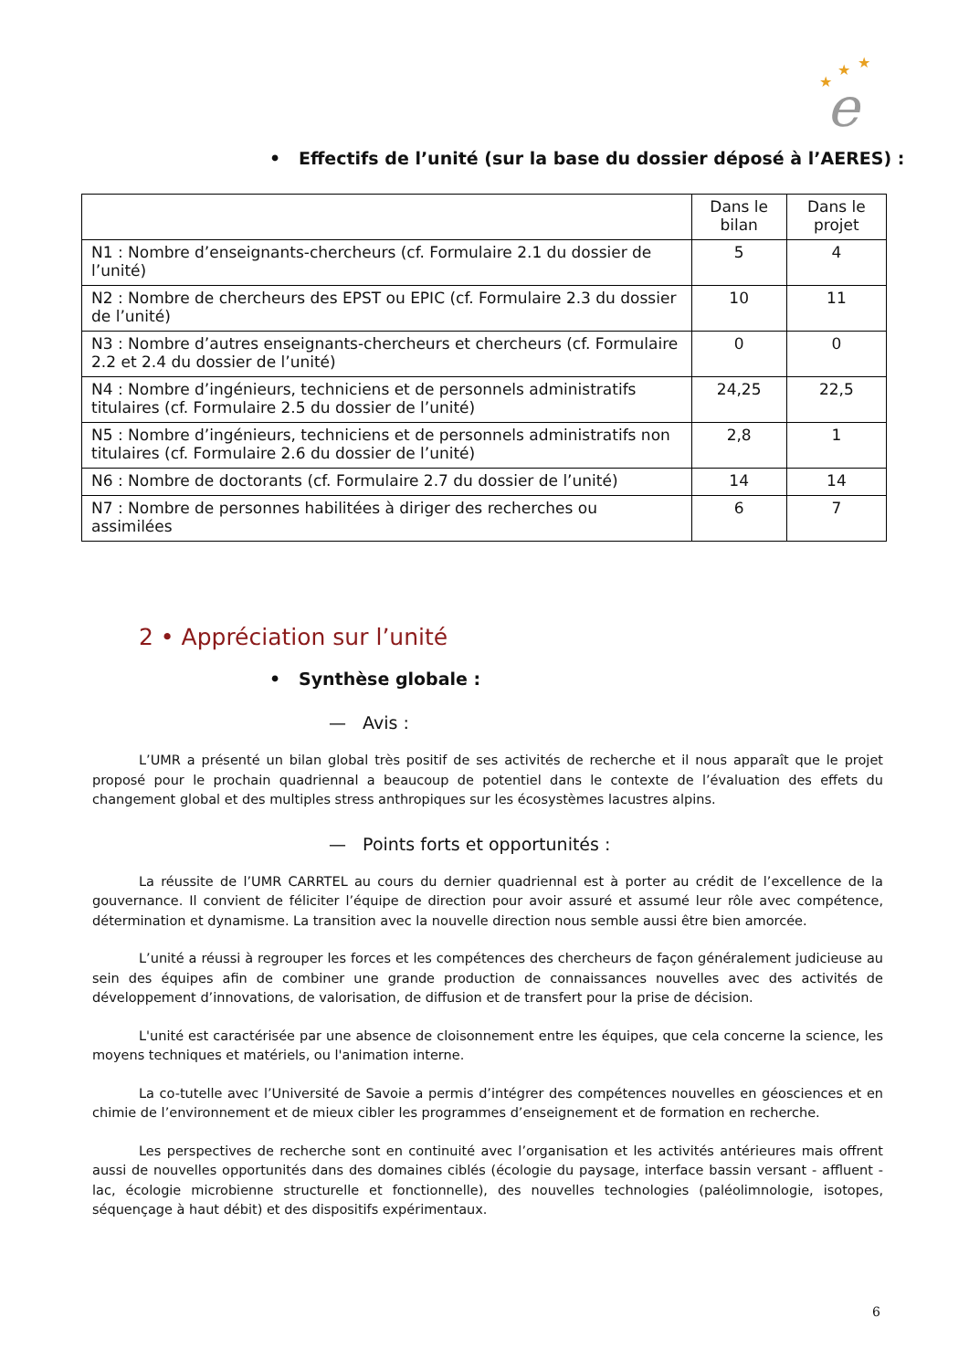★
★
★
e
• Effectifs de l’unité (sur la base du dossier déposé à l’AERES) :
| | Dans le bilan | Dans le projet |
| --- | --- | --- |
| N1 : Nombre d’enseignants-chercheurs (cf. Formulaire 2.1 du dossier de l’unité) | 5 | 4 |
| N2 : Nombre de chercheurs des EPST ou EPIC (cf. Formulaire 2.3 du dossier de l’unité) | 10 | 11 |
| N3 : Nombre d’autres enseignants-chercheurs et chercheurs (cf. Formulaire 2.2 et 2.4 du dossier de l’unité) | 0 | 0 |
| N4 : Nombre d’ingénieurs, techniciens et de personnels administratifs titulaires (cf. Formulaire 2.5 du dossier de l’unité) | 24,25 | 22,5 |
| N5 : Nombre d’ingénieurs, techniciens et de personnels administratifs non titulaires (cf. Formulaire 2.6 du dossier de l’unité) | 2,8 | 1 |
| N6 : Nombre de doctorants (cf. Formulaire 2.7 du dossier de l’unité) | 14 | 14 |
| N7 : Nombre de personnes habilitées à diriger des recherches ou assimilées | 6 | 7 |
2 • Appréciation sur l’unité
• Synthèse globale :
— Avis :
L’UMR a présenté un bilan global très positif de ses activités de recherche et il nous apparaît que le projet proposé pour le prochain quadriennal a beaucoup de potentiel dans le contexte de l’évaluation des effets du changement global et des multiples stress anthropiques sur les écosystèmes lacustres alpins.
— Points forts et opportunités :
La réussite de l’UMR CARRTEL au cours du dernier quadriennal est à porter au crédit de l’excellence de la gouvernance. Il convient de féliciter l’équipe de direction pour avoir assuré et assumé leur rôle avec compétence, détermination et dynamisme. La transition avec la nouvelle direction nous semble aussi être bien amorcée.
L’unité a réussi à regrouper les forces et les compétences des chercheurs de façon généralement judicieuse au sein des équipes afin de combiner une grande production de connaissances nouvelles avec des activités de développement d’innovations, de valorisation, de diffusion et de transfert pour la prise de décision.
L'unité est caractérisée par une absence de cloisonnement entre les équipes, que cela concerne la science, les moyens techniques et matériels, ou l'animation interne.
La co-tutelle avec l’Université de Savoie a permis d’intégrer des compétences nouvelles en géosciences et en chimie de l’environnement et de mieux cibler les programmes d’enseignement et de formation en recherche.
Les perspectives de recherche sont en continuité avec l’organisation et les activités antérieures mais offrent aussi de nouvelles opportunités dans des domaines ciblés (écologie du paysage, interface bassin versant - affluent - lac, écologie microbienne structurelle et fonctionnelle), des nouvelles technologies (paléolimnologie, isotopes, séquençage à haut débit) et des dispositifs expérimentaux.
6